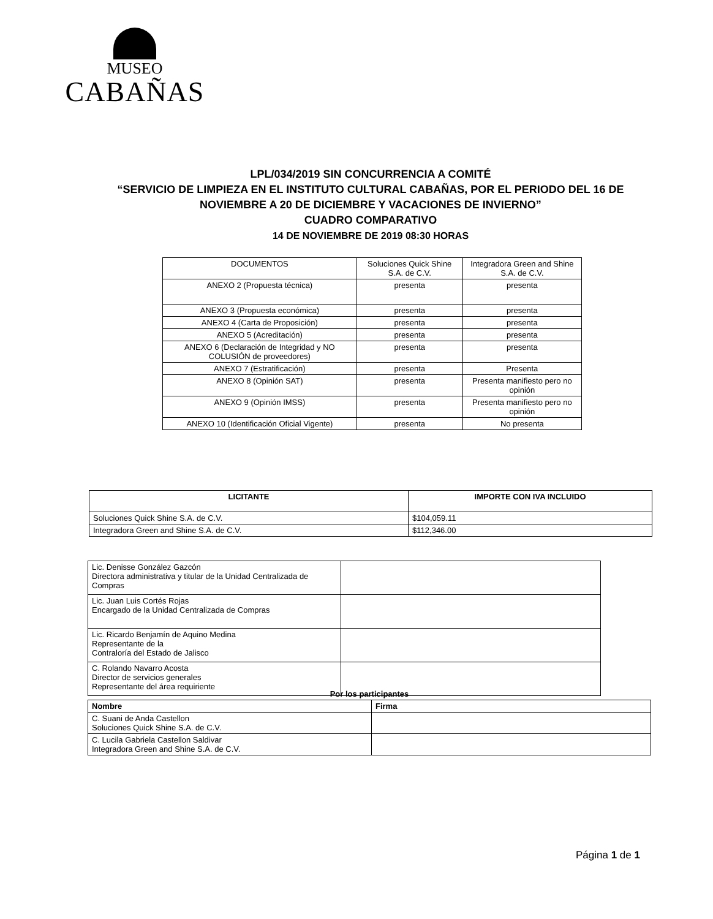MUSEO
CABAÑAS
LPL/034/2019 SIN CONCURRENCIA A COMITÉ
“SERVICIO DE LIMPIEZA EN EL INSTITUTO CULTURAL CABAÑAS, POR EL PERIODO DEL 16 DE NOVIEMBRE A 20 DE DICIEMBRE Y VACACIONES DE INVIERNO”
CUADRO COMPARATIVO
14 DE NOVIEMBRE DE 2019 08:30 HORAS
| DOCUMENTOS | Soluciones Quick Shine S.A. de C.V. | Integradora Green and Shine S.A. de C.V. |
| --- | --- | --- |
| ANEXO 2 (Propuesta técnica) | presenta | presenta |
| ANEXO 3 (Propuesta económica) | presenta | presenta |
| ANEXO 4 (Carta de Proposición) | presenta | presenta |
| ANEXO 5 (Acreditación) | presenta | presenta |
| ANEXO 6 (Declaración de Integridad y NO COLUSIÓN de proveedores) | presenta | presenta |
| ANEXO 7 (Estratificación) | presenta | Presenta |
| ANEXO 8 (Opinión SAT) | presenta | Presenta manifiesto pero no opinión |
| ANEXO 9 (Opinión IMSS) | presenta | Presenta manifiesto pero no opinión |
| ANEXO 10 (Identificación Oficial Vigente) | presenta | No presenta |
| LICITANTE | IMPORTE CON IVA INCLUIDO |
| --- | --- |
| Soluciones Quick Shine S.A. de C.V. | $104,059.11 |
| Integradora Green and Shine S.A. de C.V. | $112,346.00 |
| Lic. Denisse González Gazcón Directora administrativa y titular de la Unidad Centralizada de Compras | |
| Lic. Juan Luis Cortés Rojas Encargado de la Unidad Centralizada de Compras | |
| Lic. Ricardo Benjamín de Aquino Medina Representante de la Contraloría del Estado de Jalisco | |
| C. Rolando Navarro Acosta Director de servicios generales Representante del área requiriente | |
Por los participantes
| Nombre | Firma |
| --- | --- |
| C. Suani de Anda Castellon Soluciones Quick Shine S.A. de C.V. | |
| C. Lucila Gabriela Castellon Saldivar Integradora Green and Shine S.A. de C.V. | |
Página 1 de 1